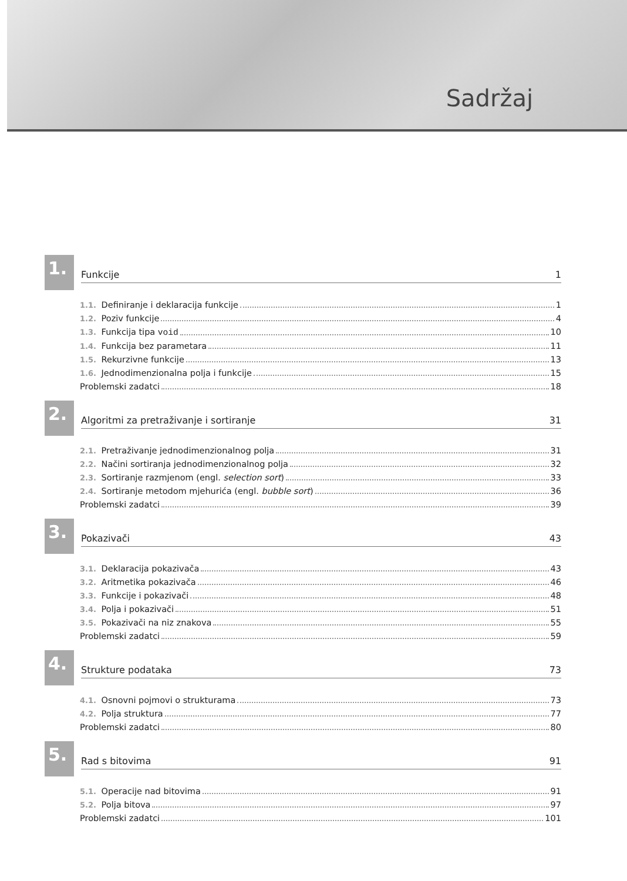Sadržaj
1.
Funkcije 1
1.1. Definiranje i deklaracija funkcije 1
1.2. Poziv funkcije 4
1.3. Funkcija tipa void 10
1.4. Funkcija bez parametara 11
1.5. Rekurzivne funkcije 13
1.6. Jednodimenzionalna polja i funkcije 15
Problemski zadatci 18
2.
Algoritmi za pretraživanje i sortiranje 31
2.1. Pretraživanje jednodimenzionalnog polja 31
2.2. Načini sortiranja jednodimenzionalnog polja 32
2.3. Sortiranje razmjenom (engl. selection sort) 33
2.4. Sortiranje metodom mjehurića (engl. bubble sort) 36
Problemski zadatci 39
3.
Pokazivači 43
3.1. Deklaracija pokazivača 43
3.2. Aritmetika pokazivača 46
3.3. Funkcije i pokazivači 48
3.4. Polja i pokazivači 51
3.5. Pokazivači na niz znakova 55
Problemski zadatci 59
4.
Strukture podataka 73
4.1. Osnovni pojmovi o strukturama 73
4.2. Polja struktura 77
Problemski zadatci 80
5.
Rad s bitovima 91
5.1. Operacije nad bitovima 91
5.2. Polja bitova 97
Problemski zadatci 101